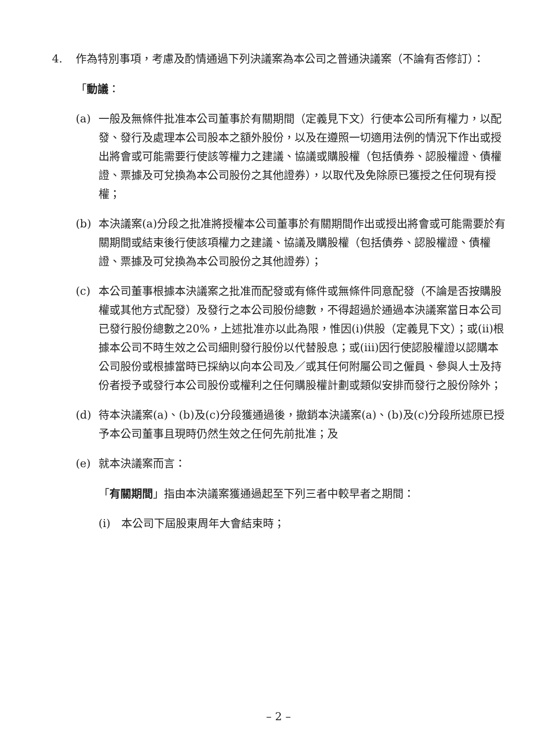4. 作為特別事項，考慮及酌情通過下列決議案為本公司之普通決議案（不論有否修訂）：
「動議：
(a) 一般及無條件批准本公司董事於有關期間（定義見下文）行使本公司所有權力，以配發、發行及處理本公司股本之額外股份，以及在遵照一切適用法例的情況下作出或授出將會或可能需要行使該等權力之建議、協議或購股權（包括債券、認股權證、債權證、票據及可兌換為本公司股份之其他證券），以取代及免除原已獲授之任何現有授權；
(b) 本決議案(a)分段之批准將授權本公司董事於有關期間作出或授出將會或可能需要於有關期間或結束後行使該項權力之建議、協議及購股權（包括債券、認股權證、債權證、票據及可兌換為本公司股份之其他證券）；
(c) 本公司董事根據本決議案之批准而配發或有條件或無條件同意配發（不論是否按購股權或其他方式配發）及發行之本公司股份總數，不得超過於通過本決議案當日本公司已發行股份總數之20%，上述批准亦以此為限，惟因(i)供股（定義見下文）；或(ii)根據本公司不時生效之公司細則發行股份以代替股息；或(iii)因行使認股權證以認購本公司股份或根據當時已採納以向本公司及／或其任何附屬公司之僱員、參與人士及持份者授予或發行本公司股份或權利之任何購股權計劃或類似安排而發行之股份除外；
(d) 待本決議案(a)、(b)及(c)分段獲通過後，撤銷本決議案(a)、(b)及(c)分段所述原已授予本公司董事且現時仍然生效之任何先前批准；及
(e) 就本決議案而言：
「有關期間」指由本決議案獲通過起至下列三者中較早者之期間：
(i) 本公司下屆股東周年大會結束時；
– 2 –